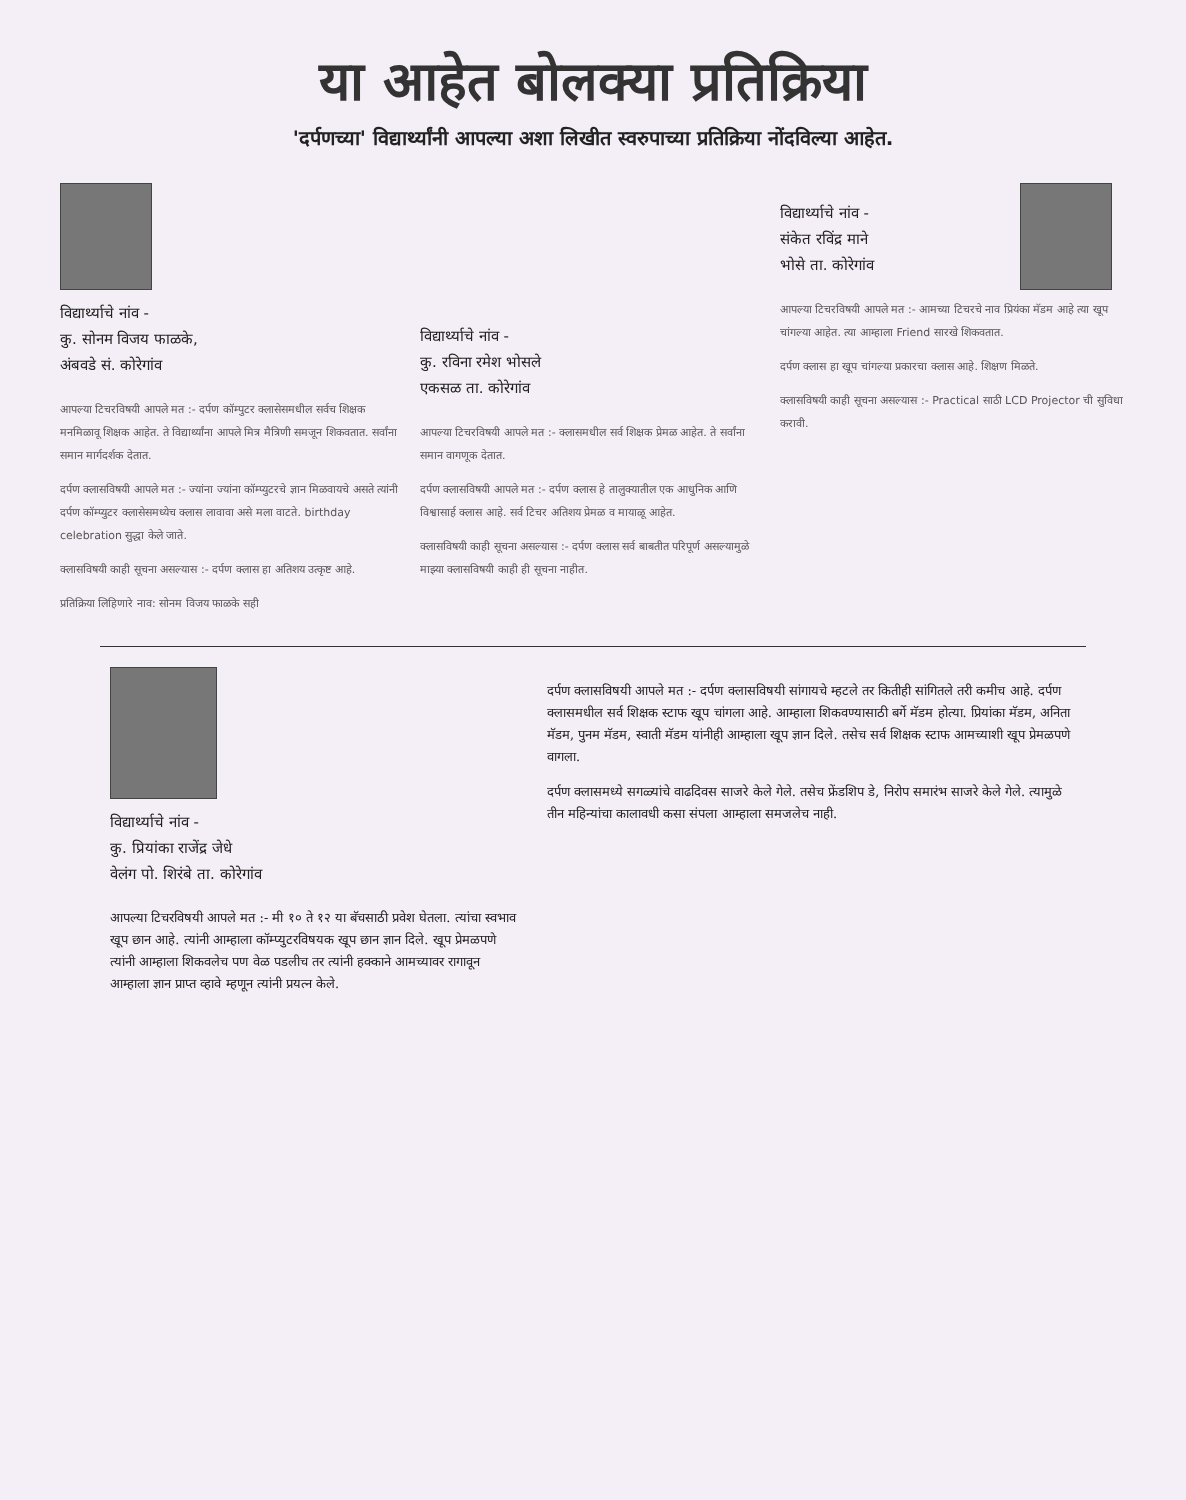या आहेत बोलक्या प्रतिक्रिया
'दर्पणच्या' विद्यार्थ्यांनी आपल्या अशा लिखीत स्वरुपाच्या प्रतिक्रिया नोंदविल्या आहेत.
विद्यार्थ्याचे नांव -
कु. सोनम विजय फाळके,
अंबवडे सं. कोरेगांव
आपल्या टिचरविषयी आपले मत :- दर्पण कॉम्पुटर क्लासेसमधील सर्वच शिक्षक मनमिळावू शिक्षक आहेत. ते विद्यार्थ्यांना आपले मित्र मैत्रिणी समजून शिकवतात. सर्वांना समान मार्गदर्शक देतात.
दर्पण क्लासविषयी आपले मत :- ज्यांना ज्यांना कॉम्प्युटरचे ज्ञान मिळवायचे असते त्यांनी दर्पण कॉम्प्युटर क्लासेसमध्येच क्लास लावावा असे मला वाटते. birthday celebration सुद्धा केले जाते.
क्लासविषयी काही सूचना असल्यास :- दर्पण क्लास हा अतिशय उत्कृष्ट आहे.
प्रतिक्रिया लिहिणारे नाव: सोनम विजय फाळके सही
विद्यार्थ्याचे नांव -
कु. रविना रमेश भोसले
एकसळ ता. कोरेगांव
आपल्या टिचरविषयी आपले मत :- क्लासमधील सर्व शिक्षक प्रेमळ आहेत. ते सर्वांना समान वागणूक देतात.
दर्पण क्लासविषयी आपले मत :- दर्पण क्लास हे तालुक्यातील एक आधुनिक आणि विश्वासार्ह क्लास आहे. सर्व टिचर अतिशय प्रेमळ व मायाळू आहेत.
क्लासविषयी काही सूचना असल्यास :- दर्पण क्लास सर्व बाबतीत परिपूर्ण असल्यामुळे माझ्या क्लासविषयी काही ही सूचना नाहीत.
विद्यार्थ्याचे नांव -
संकेत रविंद्र माने
भोसे ता. कोरेगांव
आपल्या टिचरविषयी आपले मत :- आमच्या टिचरचे नाव प्रियंका मॅडम आहे त्या खूप चांगल्या आहेत. त्या आम्हाला Friend सारखे शिकवतात.
दर्पण क्लास हा खूप चांगल्या प्रकारचा क्लास आहे. शिक्षण मिळते.
क्लासविषयी काही सूचना असल्यास :- Practical साठी LCD Projector ची सुविधा करावी.
विद्यार्थ्याचे नांव -
कु. प्रियांका राजेंद्र जेधे
वेलंग पो. शिरंबे ता. कोरेगांव
आपल्या टिचरविषयी आपले मत :- मी १० ते १२ या बॅचसाठी प्रवेश घेतला. त्यांचा स्वभाव खूप छान आहे. त्यांनी आम्हाला कॉम्प्युटरविषयक खूप छान ज्ञान दिले. खूप प्रेमळपणे त्यांनी आम्हाला शिकवलेच पण वेळ पडलीच तर त्यांनी हक्काने आमच्यावर रागावून आम्हाला ज्ञान प्राप्त व्हावे म्हणून त्यांनी प्रयत्न केले.
दर्पण क्लासविषयी आपले मत :- दर्पण क्लासविषयी सांगायचे म्हटले तर कितीही सांगितले तरी कमीच आहे. दर्पण क्लासमधील सर्व शिक्षक स्टाफ खूप चांगला आहे. आम्हाला शिकवण्यासाठी बर्गे मॅडम होत्या. प्रियांका मॅडम, अनिता मॅडम, पुनम मॅडम, स्वाती मॅडम यांनीही आम्हाला खूप ज्ञान दिले. तसेच सर्व शिक्षक स्टाफ आमच्याशी खूप प्रेमळपणे वागला.
दर्पण क्लासमध्ये सगळ्यांचे वाढदिवस साजरे केले गेले. तसेच फ्रेंडशिप डे, निरोप समारंभ साजरे केले गेले. त्यामुळे तीन महिन्यांचा कालावधी कसा संपला आम्हाला समजलेच नाही.